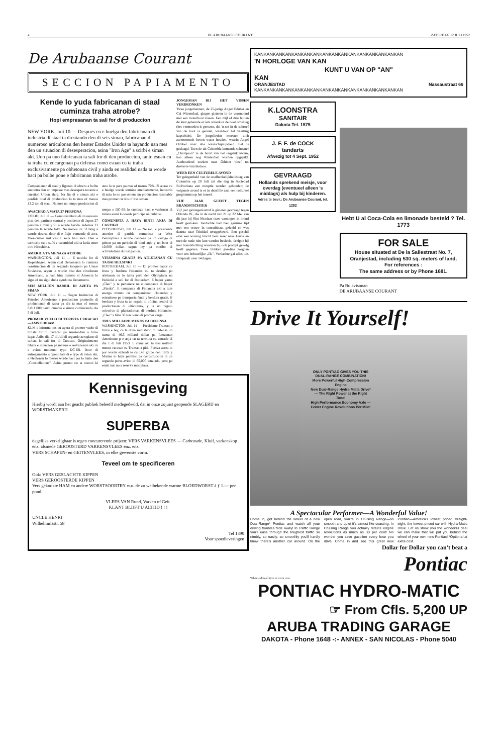4 DE ARUBAANSE COURANT ZATERDAG 12 JULI 1952
De Arubaanse Courant
SECCION PAPIAMENTO
Kende lo yuda fabricanan di staal cuminza traha atrobe?
Hopi empresanan ta sali for di produccion
NEW YORK, Juli 10 — Despues cu e huelga den fabricanan di industria di staal ta drentando den di seis siman, fabricanan di numeroso articulonan den henter Estados Unidos ta hayando nan mes den un situacion di desesperacion, asina "Iron Age" a scirbi e siman aki. Uno pa uno fabricanan ta sali for di den produccion, tanto esnan cu ta traha cu encargonan pa defensa como esnan cu ta traha exclusivamente pa obhetonan civil y ainda en realidad nada ta worde haci pa bolbe pone e fabricanan traha atrobe.
Companianan di staal y liganan di obrero a bolbe encontra den un impasse mes desespera tocante e cuestion Union shop. Na fin di e siman aki e perdida total di produccion lo ta mas of menos 13.2 ton di staal. Na mes un tempo produccion di auto lo ta para pa mas of menos 70%. Si acaso cu e huelga worde termina imediatamente, industria di auto lo no por obtene un produccion razonable mas promer cu dos of tres siman.
AWACERO A MATA 27 PERSONA
TOKIO, Juli 11 — Como resultado di un awacero pisa den partinan central y occidente di Japon 27 persona a muri y 51 a worde herida. Ademas 23 persona ta worde falta. No menos cu 53 brug a worde destrui door di e flujo tremende di awa. Diez-cuater mil cas a keda bao awa. Den e territorio cu a sufri e calamidad aki ta keda entre otro Hiroshima.
AMERICA TA MENAZA ATROBE
WASHINGTON, Juli 11 — E noticia for di Kopenhagen, segun cual Denamarca lo cuminza construccion di un segundo tanquero pa Union Sovietico, segun ta worde bisa den circolunan Americano, a haci bira insierto si Amercia lo sigui of no sigui duna ayudo na Denamarca.
SEIS MILLION BARRIL DI AZETA PA SIMAN
NEW YORK, Juli 11 — Segun Insitucion di Petroleo Americano e produccion promedio di productonan di azeta pa dia ta mas of menos 6.011.000 barril durante e siman cuminzando dia 5 di Juli.
PROMER VUELO DI TURISTA CURACAO—AMSTERDAM
KLM a informa nos cu ayera di promer vuelo di turista for di Curacao pa Amsterdam a tuma lugar. Ariba dia 17 di Juli di segundo aeroplano di turista lo sali for di Curacao. Originalmente tabata e intencion pa matene e servicionan aki cu e avion moderno typo DC-6B. Door di entregamento u npoco laat di e typo di avion aki, e vleulonan lo mester worde haci por lo tanto den „Constellations". Asina pronto cu ta coooci ki tempo e DC-6B lo cuminza haci e vuelonan di turista esaki lo worde participa na publico.
COMUNISTA A HAYA BINTI ANJA DI CASTIGO
PITTSBURGH, Juli 11 — Nelson, e presidente anterior di partida comunista na West Pennsylvaia a worde condena pa un castigo di prison pa un periodo di binti anja y un boet di 10,000 dollar, segun ley pa motibo di actividadnan di instigacion.
VITAMINA GRATIS PA ATLETANAN CU TA BAI HELSINKI
ROTTERDAM, Juli 10 — Di promer bapor cu fruta y berdura Holandes cu ta destina pa atletanan cu lo tuma parti den Olympiada na Helsinki a sali for di Rotterdam. E bapor yama „Cleo" y ta pertenece na e compania di bapor „Finska". E compania di Finlandia aki a tum energo munto cu companianan Holandes y estranhero pa transporta fruta y berdura gratis. E berdura y fruta ta un regalo di oficina central di productonan di olticultura, y ta un regalo colectivo di plantadornan di berdura Holandes. „Cleo" a hiba 33 ton como di promer carga.
TRES MILLIARD MENOS PA DEFENSA
WASHINGTON, Juli 11 — Presidente Truman a firma e ley, cu ta duna ministerio di defensa un suma di 46,5 millard dollar pa fuerzanan Americano p e anja cu ta termina cu entrada di dia 1 di Juli 1953. E suma aki ta tres millard menos cu esun cu Truman a pidi. Fuerza aerea lo por worde extendi te cu 143 grupo den 1955 y Marina lo haya permiso pa conpstruccion di un segundo porta-avion di 65,000 tonelada, pero pa esaki nan no a reserva mas placa.
JONGEMAN BIJ HET VISSEN VERDRONKEN
Twee jongemannen, de 25-jarige Angel Oduber en Cai Winterdaal, gingen gisteren in de voornoond met een motorboot vissen. Een mijl of drie buiten de kust gebeurde er iets waardoor de boot omsloeg (het vermoeden is gerezen, dat 'n net in de schroef van de boot is geraakt, waardoor het vaartuig kapseisde). De jongelieden moesten zich zwemmende boven water houden, waarin Angel Oduber naar alle waarschijnlijkheid niet is geslaagd. Toen de uit Colombia komende schoener „Champion" in de buurt van het ongeluk kwam, kon alleen nog Winterdaal worden opgepikt. Aanhoudend zoeken naar Oduber bleef tot dusverre vruchteloos.
WEER EEN CULTURELE AVOND
Ter gelegenheid van de onafhankelijkheidsdag van Colombia op 20 Juli zal die dag in Sociedad Bolivariana een receptie worden gehouden; de volgende avond is er in dezelfde zaal een coltureel programma op het toneel.
VIJF JAAR GEEIST TEGEN BRANDSTICHTER
Vijf jaar gevangenisstraf is gisteren gevraagd tegen Orlando W., die in de nacht van 21 op 22 Mei van dit jaar bij Sint Nicolaas twee woningen in brand heeft gestoken. Verdachte had hier geruime tijd met een vrouw in concubinaat geleefd en was daarna naar Trinidad teruggekeerd. Een geschil over een woning bracht hem weer naar Aruba en toen de ruzie niet kon worden beslecht, dreigde hij met brandstichting waaraan hij ook prompt gevolg heeft gegeven. Twee blikken gasoline zorgden voor een behoorlijke „fik". Verdachte gaf alles toe. Uitspraak over 14 dagen.
Kennisgeving
Hierbij wordt aan het geacht publiek beleefd medegedeeld, dat in onze zojuist geopende SLAGERIJ en WORSTMAKERIJ
SUPERBA
dagelijks verkrijgbaar is tegen concurerende prijzen: VERS VARKENSVLEES — Carbonade, Kluif, varkenskop enz. alsmede GEROOSTERD VARKENSVLEES enz. enz.
VERS SCHAPEN- en GEITENVLEES, in elke gewenste vorm.
Teveel om te specificeren
Ook: VERS GESLACHTE KIPPEN
VERS GEROOSTERDE KIPPEN
Vers gekookte HAM en andere WORSTSOORTEN w.o. de zo welbekende warme BLOEDWORST á ƒ 1.— per pond.
VLEES VAN Rund, Varken of Geit.
KLANT BLIJFT U ALTIJD ! ! !
UNCLE HENRI
Wilhelminastr. 58
Tel 1390
Voor spoedleveringen
KANKANKANKANKANKANKANKANKANKANKANKANKANKANKANKAN
'N HORLOGE VAN KAN
KUNT U VAN OP "AN"
KAN
ORANJESTAD Nassaustraat 66
KANKANKANKANKANKANKANKANKANKANKANKANKANKANKANKAN
K.LOONSTRA
SANITAIR
Dakota Tel. 1575
J. F. F. de COCK
tandarts
Afwezig tot 4 Sept. 1952
GEVRAAGD
Hollands sprekend meisje, voor overdag (eventueel alleen 's middags) als hulp bij kinderen.
Adres te bevr.: De Arubaanse Courant, tel. 1282
Hebt U al Coca-Cola en limonade besteld ? Tel. 1773
FOR SALE
House situated at De la Sallestraat No. 7, Oranjestad, including 530 sq. meters of land.
For references :
The same address or by Phone 1681.
Pa Bo avisonan
DE ARUBAANSE COURANT
Drive It Yourself!
ONLY PONTIAC GIVES YOU THIS DUAL-RANGE COMBINATION!
More Powerful High-Compression Engine
New Dual-Range Hydra-Matic Drive* — The Right Power at the Right Time!
High Performance Economy Axle — Fewer Engine Revolutions Per Mile!
A Spectacular Performer—A Wonderful Value!
Come in, get behind the wheel of a new Dual-Range* Pontiac and watch all your driving troubles fade away! In Traffic Range you'll ease through the toughest traffic so nimbly, so easily, so smoothly you'll hardly know there's another car around. On the open road, you're in Cruising Range—so smooth and quiet it's almost like coasting. In Cruising Range you actually reduce engine revolutions as much as 30 per cent! No wonder you save gasoline every hour you drive. Come in and see this great new Pontiac—America's lowest priced straight-eight; the lowest priced car with Hydra-Matic Drive. Let us show you the wonderful deal we can make that will put you behind the wheel of your own new Pontiac! *Optional at extra cost.
Dollar for Dollar you can't beat a
Pontiac
White sidewall tires at extra cost.
PONTIAC HYDRO-MATIC
☞ From Cfls. 5,200 UP
ARUBA TRADING GARAGE
DAKOTA - Phone 1648 -:- ANNEX - SAN NICOLAS - Phone 5040